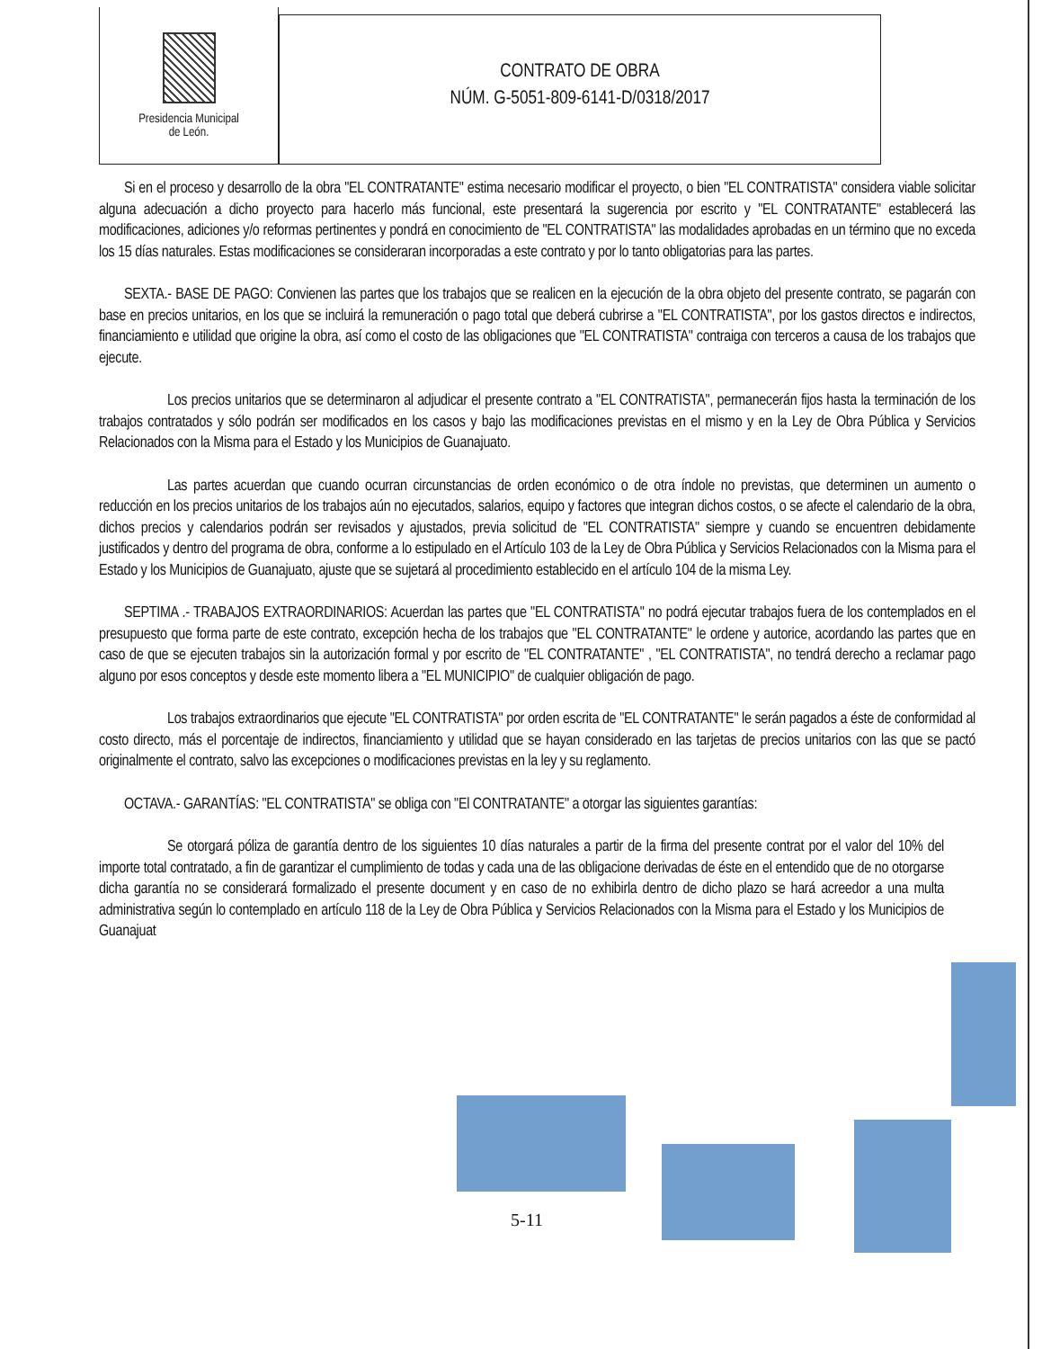Presidencia Municipal
de León.
CONTRATO DE OBRA
NÚM. G-5051-809-6141-D/0318/2017
Si en el proceso y desarrollo de la obra "EL CONTRATANTE" estima necesario modificar el proyecto, o bien "EL CONTRATISTA" considera viable solicitar alguna adecuación a dicho proyecto para hacerlo más funcional, este presentará la sugerencia por escrito y "EL CONTRATANTE" establecerá las modificaciones, adiciones y/o reformas pertinentes y pondrá en conocimiento de "EL CONTRATISTA" las modalidades aprobadas en un término que no exceda los 15 días naturales. Estas modificaciones se consideraran incorporadas a este contrato y por lo tanto obligatorias para las partes.
SEXTA.- BASE DE PAGO: Convienen las partes que los trabajos que se realicen en la ejecución de la obra objeto del presente contrato, se pagarán con base en precios unitarios, en los que se incluirá la remuneración o pago total que deberá cubrirse a "EL CONTRATISTA", por los gastos directos e indirectos, financiamiento e utilidad que origine la obra, así como el costo de las obligaciones que "EL CONTRATISTA" contraiga con terceros a causa de los trabajos que ejecute.
Los precios unitarios que se determinaron al adjudicar el presente contrato a "EL CONTRATISTA", permanecerán fijos hasta la terminación de los trabajos contratados y sólo podrán ser modificados en los casos y bajo las modificaciones previstas en el mismo y en la Ley de Obra Pública y Servicios Relacionados con la Misma para el Estado y los Municipios de Guanajuato.
Las partes acuerdan que cuando ocurran circunstancias de orden económico o de otra índole no previstas, que determinen un aumento o reducción en los precios unitarios de los trabajos aún no ejecutados, salarios, equipo y factores que integran dichos costos, o se afecte el calendario de la obra, dichos precios y calendarios podrán ser revisados y ajustados, previa solicitud de "EL CONTRATISTA" siempre y cuando se encuentren debidamente justificados y dentro del programa de obra, conforme a lo estipulado en el Artículo 103 de la Ley de Obra Pública y Servicios Relacionados con la Misma para el Estado y los Municipios de Guanajuato, ajuste que se sujetará al procedimiento establecido en el artículo 104 de la misma Ley.
SEPTIMA .- TRABAJOS EXTRAORDINARIOS: Acuerdan las partes que "EL CONTRATISTA" no podrá ejecutar trabajos fuera de los contemplados en el presupuesto que forma parte de este contrato, excepción hecha de los trabajos que "EL CONTRATANTE" le ordene y autorice, acordando las partes que en caso de que se ejecuten trabajos sin la autorización formal y por escrito de "EL CONTRATANTE" , "EL CONTRATISTA", no tendrá derecho a reclamar pago alguno por esos conceptos y desde este momento libera a "EL MUNICIPIO" de cualquier obligación de pago.
Los trabajos extraordinarios que ejecute "EL CONTRATISTA" por orden escrita de "EL CONTRATANTE" le serán pagados a éste de conformidad al costo directo, más el porcentaje de indirectos, financiamiento y utilidad que se hayan considerado en las tarjetas de precios unitarios con las que se pactó originalmente el contrato, salvo las excepciones o modificaciones previstas en la ley y su reglamento.
OCTAVA.- GARANTÍAS: "EL CONTRATISTA" se obliga con "El CONTRATANTE" a otorgar las siguientes garantías:
Se otorgará póliza de garantía dentro de los siguientes 10 días naturales a partir de la firma del presente contrat por el valor del 10% del importe total contratado, a fin de garantizar el cumplimiento de todas y cada una de las obligacione derivadas de éste en el entendido que de no otorgarse dicha garantía no se considerará formalizado el presente document y en caso de no exhibirla dentro de dicho plazo se hará acreedor a una multa administrativa según lo contemplado en artículo 118 de la Ley de Obra Pública y Servicios Relacionados con la Misma para el Estado y los Municipios de Guanajuat
5-11